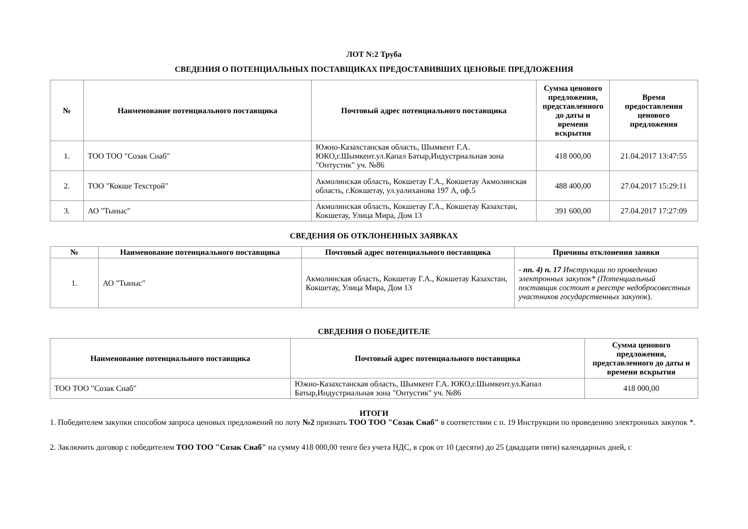ЛОТ N:2 Труба
СВЕДЕНИЯ О ПОТЕНЦИАЛЬНЫХ ПОСТАВЩИКАХ ПРЕДОСТАВИВШИХ ЦЕНОВЫЕ ПРЕДЛОЖЕНИЯ
| № | Наименование потенциального поставщика | Почтовый адрес потенциального поставщика | Сумма ценового предложения, представленного до даты и времени вскрытия | Время предоставления ценового предложения |
| --- | --- | --- | --- | --- |
| 1. | ТОО ТОО "Созак Снаб" | Южно-Казахстанская область, Шымкент Г.А. ЮКО,г.Шымкент.ул.Капал Батыр,Индустриальная зона "Онтустик" уч. №86 | 418 000,00 | 21.04.2017 13:47:55 |
| 2. | ТОО "Кокше Техстрой" | Акмолинская область, Кокшетау Г.А., Кокшетау Акмолинская область, г.Кокшетау, ул.уалиханова 197 А, оф.5 | 488 400,00 | 27.04.2017 15:29:11 |
| 3. | АО "Тыныс" | Акмолинская область, Кокшетау Г.А., Кокшетау Казахстан, Кокшетау, Улица Мира, Дом 13 | 391 600,00 | 27.04.2017 17:27:09 |
СВЕДЕНИЯ ОБ ОТКЛОНЕННЫХ ЗАЯВКАХ
| № | Наименование потенциального поставщика | Почтовый адрес потенциального поставщика | Причины отклонения заявки |
| --- | --- | --- | --- |
| 1. | АО "Тыныс" | Акмолинская область, Кокшетау Г.А., Кокшетау Казахстан, Кокшетау, Улица Мира, Дом 13 | - пп. 4) п. 17 Инструкции по проведению электронных закупок* (Потенциальный поставщик состоит в реестре недобросовестных участников государственных закупок ). |
СВЕДЕНИЯ О ПОБЕДИТЕЛЕ
| Наименование потенциального поставщика | Почтовый адрес потенциального поставщика | Сумма ценового предложения, представленного до даты и времени вскрытия |
| --- | --- | --- |
| ТОО ТОО "Созак Снаб" | Южно-Казахстанская область, Шымкент Г.А. ЮКО,г.Шымкент.ул.Капал Батыр,Индустриальная зона "Онтустик" уч. №86 | 418 000,00 |
ИТОГИ
1. Победителем закупки способом запроса ценовых предложений по лоту №2 признать ТОО ТОО "Созак Снаб" в соответствии с п. 19 Инструкции по проведению электронных закупок *.
2. Заключить договор с победителем ТОО ТОО "Созак Снаб" на сумму 418 000,00 тенге без учета НДС, в срок от 10 (десяти) до 25 (двадцати пяти) календарных дней, с